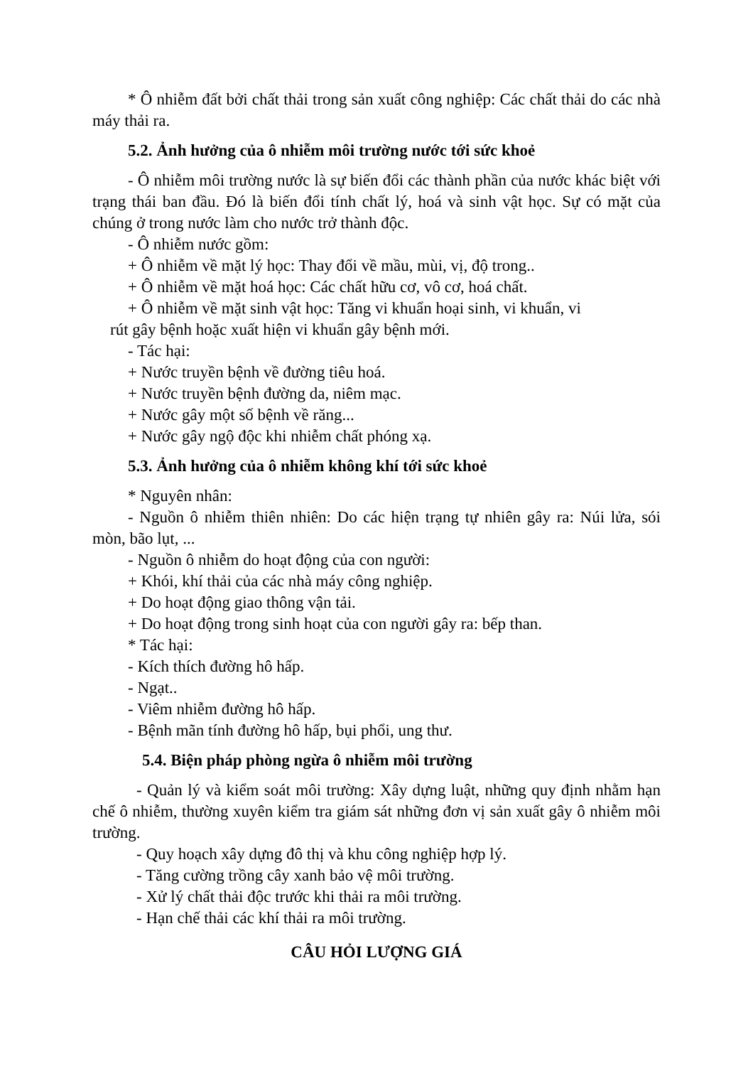* Ô nhiễm đất bởi chất thải trong sản xuất công nghiệp: Các chất thải do các nhà máy thải ra.
5.2. Ảnh hưởng của ô nhiễm môi trường nước tới sức khoẻ
- Ô nhiễm môi trường nước là sự biến đổi các thành phần của nước khác biệt với trạng thái ban đầu. Đó là biến đổi tính chất lý, hoá và sinh vật học. Sự có mặt của chúng ở trong nước làm cho nước trở thành độc.
- Ô nhiễm nước gồm:
+ Ô nhiễm về mặt lý học: Thay đổi về mầu, mùi, vị, độ trong..
+ Ô nhiễm về mặt hoá học: Các chất hữu cơ, vô cơ, hoá chất.
+ Ô nhiễm về mặt sinh vật học: Tăng vi khuẩn hoại sinh, vi khuẩn, vi
rút gây bệnh hoặc xuất hiện vi khuẩn gây bệnh mới.
- Tác hại:
+ Nước truyền bệnh về đường tiêu hoá.
+ Nước truyền bệnh đường da, niêm mạc.
+ Nước gây một số bệnh về răng...
+ Nước gây ngộ độc khi nhiễm chất phóng xạ.
5.3. Ảnh hưởng của ô nhiễm không khí tới sức khoẻ
* Nguyên nhân:
- Nguồn ô nhiễm thiên nhiên: Do các hiện trạng tự nhiên gây ra: Núi lửa, sói mòn, bão lụt, ...
- Nguồn ô nhiễm do hoạt động của con người:
+ Khói, khí thải của các nhà máy công nghiệp.
+ Do hoạt động giao thông vận tải.
+ Do hoạt động trong sinh hoạt của con người gây ra: bếp than.
* Tác hại:
- Kích thích đường hô hấp.
- Ngạt..
- Viêm nhiễm đường hô hấp.
- Bệnh mãn tính đường hô hấp, bụi phổi, ung thư.
5.4. Biện pháp phòng ngừa ô nhiễm môi trường
- Quản lý và kiểm soát môi trường: Xây dựng luật, những quy định nhằm hạn chế ô nhiễm, thường xuyên kiểm tra giám sát những đơn vị sản xuất gây ô nhiễm môi trường.
- Quy hoạch xây dựng đô thị và khu công nghiệp hợp lý.
- Tăng cường trồng cây xanh bảo vệ môi trường.
- Xử lý chất thải độc trước khi thải ra môi trường.
- Hạn chế thải các khí thải ra môi trường.
CÂU HỎI LƯỢNG GIÁ